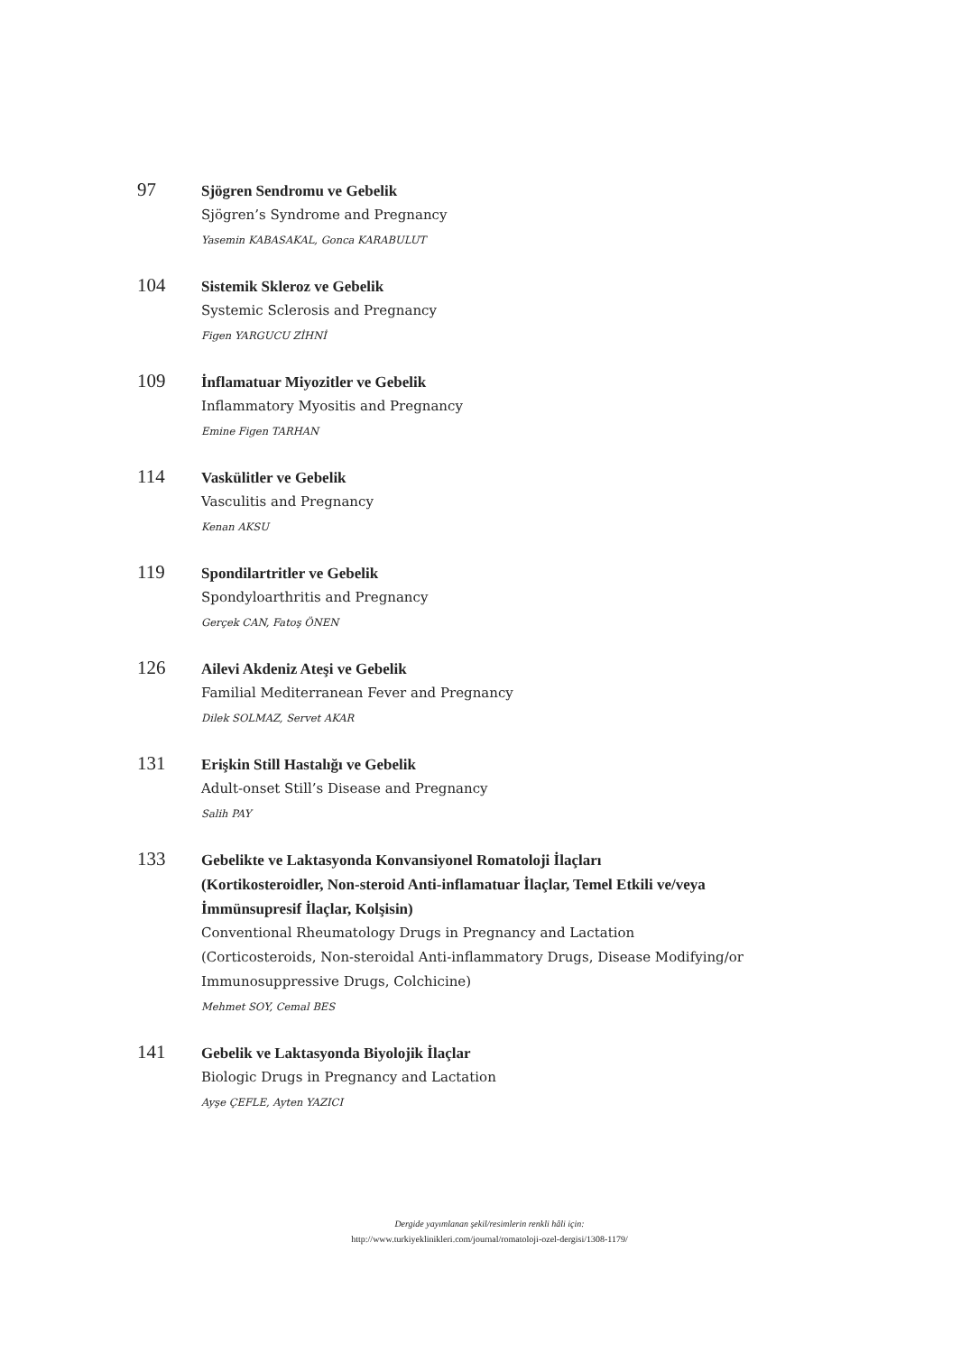97
Sjögren Sendromu ve Gebelik
Sjögren’s Syndrome and Pregnancy
Yasemin KABASAKAL, Gonca KARABULUT
104
Sistemik Skleroz ve Gebelik
Systemic Sclerosis and Pregnancy
Figen YARGUCU ZİHNİ
109
İnflamatuar Miyozitler ve Gebelik
Inflammatory Myositis and Pregnancy
Emine Figen TARHAN
114
Vaskülitler ve Gebelik
Vasculitis and Pregnancy
Kenan AKSU
119
Spondilartritler ve Gebelik
Spondyloarthritis and Pregnancy
Gerçek CAN, Fatoş ÖNEN
126
Ailevi Akdeniz Ateşi ve Gebelik
Familial Mediterranean Fever and Pregnancy
Dilek SOLMAZ, Servet AKAR
131
Erişkin Still Hastalığı ve Gebelik
Adult-onset Still’s Disease and Pregnancy
Salih PAY
133
Gebelikte ve Laktasyonda Konvansiyonel Romatoloji İlaçları
(Kortikosteroidler, Non-steroid Anti-inflamatuar İlaçlar, Temel Etkili ve/veya
İmmünsupresif İlaçlar, Kolşisin)
Conventional Rheumatology Drugs in Pregnancy and Lactation
(Corticosteroids, Non-steroidal Anti-inflammatory Drugs, Disease Modifying/or
Immunosuppressive Drugs, Colchicine)
Mehmet SOY, Cemal BES
141
Gebelik ve Laktasyonda Biyolojik İlaçlar
Biologic Drugs in Pregnancy and Lactation
Ayşe ÇEFLE, Ayten YAZICI
Dergide yayımlanan şekil/resimlerin renkli hâli için:
http://www.turkiyeklinikleri.com/journal/romatoloji-ozel-dergisi/1308-1179/